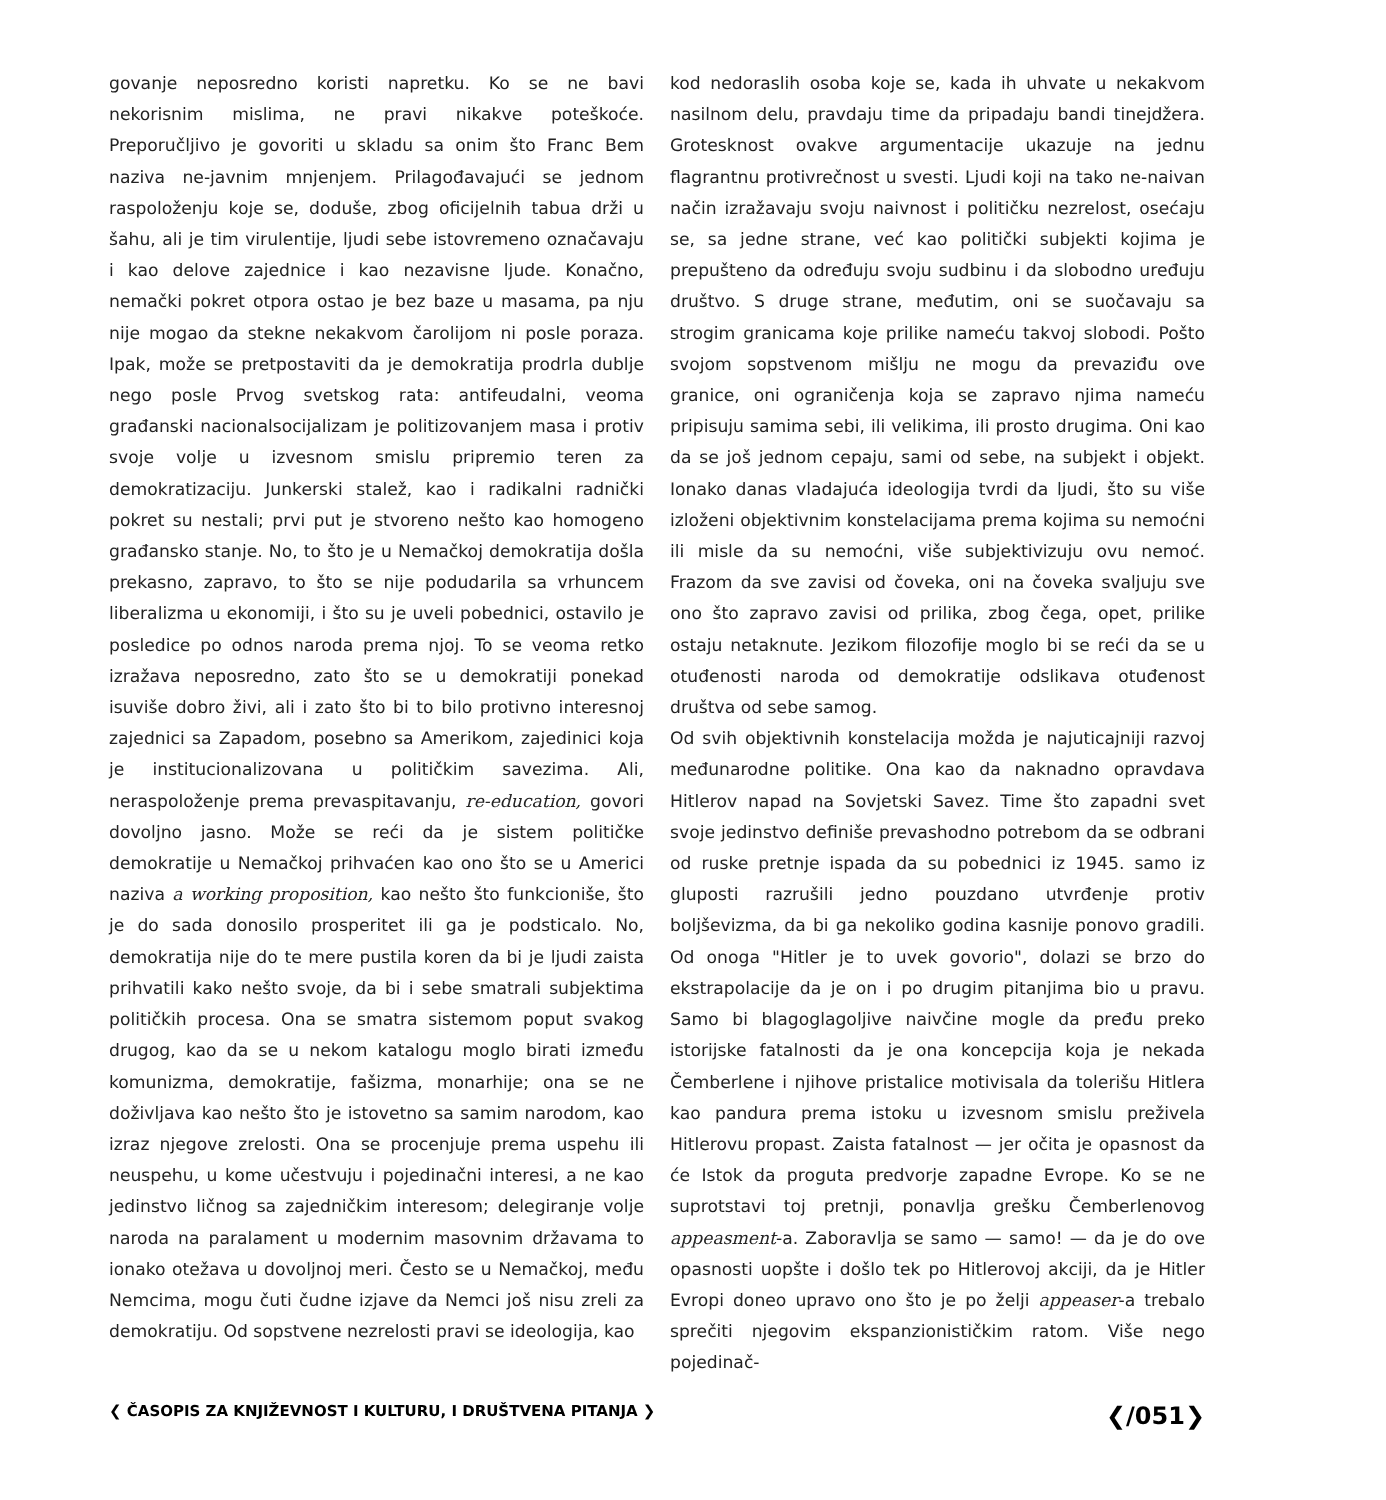govanje neposredno koristi napretku. Ko se ne bavi nekorisnim mislima, ne pravi nikakve poteškoće. Preporučljivo je govoriti u skladu sa onim što Franc Bem naziva ne-javnim mnjenjem. Prilagođavajući se jednom raspoloženju koje se, doduše, zbog oficijelnih tabua drži u šahu, ali je tim virulentije, ljudi sebe istovremeno označavaju i kao delove zajednice i kao nezavisne ljude. Konačno, nemački pokret otpora ostao je bez baze u masama, pa nju nije mogao da stekne nekakvom čarolijom ni posle poraza. Ipak, može se pretpostaviti da je demokratija prodrla dublje nego posle Prvog svetskog rata: antifeudalni, veoma građanski nacionalsocijalizam je politizovanjem masa i protiv svoje volje u izvesnom smislu pripremio teren za demokratizaciju. Junkerski stalež, kao i radikalni radnički pokret su nestali; prvi put je stvoreno nešto kao homogeno građansko stanje. No, to što je u Nemačkoj demokratija došla prekasno, zapravo, to što se nije podudarila sa vrhuncem liberalizma u ekonomiji, i što su je uveli pobednici, ostavilo je posledice po odnos naroda prema njoj. To se veoma retko izražava neposredno, zato što se u demokratiji ponekad isuviše dobro živi, ali i zato što bi to bilo protivno interesnoj zajednici sa Zapadom, posebno sa Amerikom, zajedinici koja je institucionalizovana u političkim savezima. Ali, neraspoloženje prema prevaspitavanju, re-education, govori dovoljno jasno. Može se reći da je sistem političke demokratije u Nemačkoj prihvaćen kao ono što se u Americi naziva a working proposition, kao nešto što funkcioniše, što je do sada donosilo prosperitet ili ga je podsticalo. No, demokratija nije do te mere pustila koren da bi je ljudi zaista prihvatili kako nešto svoje, da bi i sebe smatrali subjektima političkih procesa. Ona se smatra sistemom poput svakog drugog, kao da se u nekom katalogu moglo birati između komunizma, demokratije, fašizma, monarhije; ona se ne doživljava kao nešto što je istovetno sa samim narodom, kao izraz njegove zrelosti. Ona se procenjuje prema uspehu ili neuspehu, u kome učestvuju i pojedinačni interesi, a ne kao jedinstvo ličnog sa zajedničkim interesom; delegiranje volje naroda na paralament u modernim masovnim državama to ionako otežava u dovoljnoj meri. Često se u Nemačkoj, među Nemcima, mogu čuti čudne izjave da Nemci još nisu zreli za demokratiju. Od sopstvene nezrelosti pravi se ideologija, kao
kod nedoraslih osoba koje se, kada ih uhvate u nekakvom nasilnom delu, pravdaju time da pripadaju bandi tinejdžera. Grotesknost ovakve argumentacije ukazuje na jednu flagrantnu protivrečnost u svesti. Ljudi koji na tako ne-naivan način izražavaju svoju naivnost i političku nezrelost, osećaju se, sa jedne strane, već kao politički subjekti kojima je prepušteno da određuju svoju sudbinu i da slobodno uređuju društvo. S druge strane, međutim, oni se suočavaju sa strogim granicama koje prilike nameću takvoj slobodi. Pošto svojom sopstvenom mišlju ne mogu da prevaziđu ove granice, oni ograničenja koja se zapravo njima nameću pripisuju samima sebi, ili velikima, ili prosto drugima. Oni kao da se još jednom cepaju, sami od sebe, na subjekt i objekt. Ionako danas vladajuća ideologija tvrdi da ljudi, što su više izloženi objektivnim konstelacijama prema kojima su nemoćni ili misle da su nemoćni, više subjektivizuju ovu nemoć. Frazom da sve zavisi od čoveka, oni na čoveka svaljuju sve ono što zapravo zavisi od prilika, zbog čega, opet, prilike ostaju netaknute. Jezikom filozofije moglo bi se reći da se u otuđenosti naroda od demokratije odslikava otuđenost društva od sebe samog.
Od svih objektivnih konstelacija možda je najuticajniji razvoj međunarodne politike. Ona kao da naknadno opravdava Hitlerov napad na Sovjetski Savez. Time što zapadni svet svoje jedinstvo definiše prevashodno potrebom da se odbrani od ruske pretnje ispada da su pobednici iz 1945. samo iz gluposti razrušili jedno pouzdano utvrđenje protiv boljševizma, da bi ga nekoliko godina kasnije ponovo gradili. Od onoga "Hitler je to uvek govorio", dolazi se brzo do ekstrapolacije da je on i po drugim pitanjima bio u pravu. Samo bi blagoglagoljive naivčine mogle da pređu preko istorijske fatalnosti da je ona koncepcija koja je nekada Čemberlene i njihove pristalice motivisala da tolerišu Hitlera kao pandura prema istoku u izvesnom smislu preživela Hitlerovu propast. Zaista fatalnost — jer očita je opasnost da će Istok da proguta predvorje zapadne Evrope. Ko se ne suprotstavi toj pretnji, ponavlja grešku Čemberlenovog appeasment-a. Zaboravlja se samo — samo! — da je do ove opasnosti uopšte i došlo tek po Hitlerovoj akciji, da je Hitler Evropi doneo upravo ono što je po želji appeaser-a trebalo sprečiti njegovim ekspanzionističkim ratom. Više nego pojedinač-
❮ ČASOPIS ZA KNJIŽEVNOST I KULTURU, I DRUŠTVENA PITANJA ❯ ❮/051❯